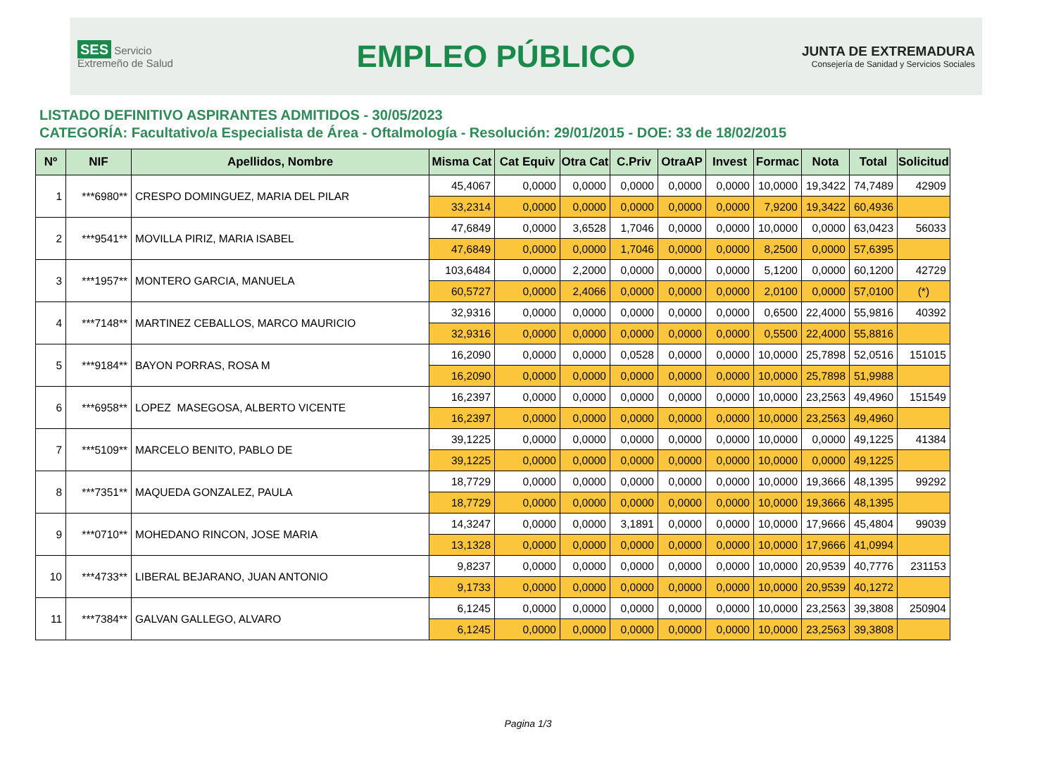SES Servicio Extremeño de Salud
EMPLEO PÚBLICO
JUNTA DE EXTREMADURA
Consejería de Sanidad y Servicios Sociales
LISTADO DEFINITIVO ASPIRANTES ADMITIDOS - 30/05/2023
CATEGORÍA: Facultativo/a Especialista de Área - Oftalmología - Resolución: 29/01/2015 - DOE: 33 de 18/02/2015
| Nº | NIF | Apellidos, Nombre | Misma Cat | Cat Equiv | Otra Cat | C.Priv | OtraAP | Invest | Formac | Nota | Total | Solicitud |
| --- | --- | --- | --- | --- | --- | --- | --- | --- | --- | --- | --- | --- |
| 1 | ***6980** | CRESPO DOMINGUEZ, MARIA DEL PILAR | 45,4067 | 0,0000 | 0,0000 | 0,0000 | 0,0000 | 0,0000 | 10,0000 | 19,3422 | 74,7489 | 42909 |
| | | | 33,2314 | 0,0000 | 0,0000 | 0,0000 | 0,0000 | 0,0000 | 7,9200 | 19,3422 | 60,4936 | |
| 2 | ***9541** | MOVILLA PIRIZ, MARIA ISABEL | 47,6849 | 0,0000 | 3,6528 | 1,7046 | 0,0000 | 0,0000 | 10,0000 | 0,0000 | 63,0423 | 56033 |
| | | | 47,6849 | 0,0000 | 0,0000 | 1,7046 | 0,0000 | 0,0000 | 8,2500 | 0,0000 | 57,6395 | |
| 3 | ***1957** | MONTERO GARCIA, MANUELA | 103,6484 | 0,0000 | 2,2000 | 0,0000 | 0,0000 | 0,0000 | 5,1200 | 0,0000 | 60,1200 | 42729 |
| | | | 60,5727 | 0,0000 | 2,4066 | 0,0000 | 0,0000 | 0,0000 | 2,0100 | 0,0000 | 57,0100 | (*) |
| 4 | ***7148** | MARTINEZ CEBALLOS, MARCO MAURICIO | 32,9316 | 0,0000 | 0,0000 | 0,0000 | 0,0000 | 0,0000 | 0,6500 | 22,4000 | 55,9816 | 40392 |
| | | | 32,9316 | 0,0000 | 0,0000 | 0,0000 | 0,0000 | 0,0000 | 0,5500 | 22,4000 | 55,8816 | |
| 5 | ***9184** | BAYON PORRAS, ROSA M | 16,2090 | 0,0000 | 0,0000 | 0,0528 | 0,0000 | 0,0000 | 10,0000 | 25,7898 | 52,0516 | 151015 |
| | | | 16,2090 | 0,0000 | 0,0000 | 0,0000 | 0,0000 | 0,0000 | 10,0000 | 25,7898 | 51,9988 | |
| 6 | ***6958** | LOPEZ MASEGOSA, ALBERTO VICENTE | 16,2397 | 0,0000 | 0,0000 | 0,0000 | 0,0000 | 0,0000 | 10,0000 | 23,2563 | 49,4960 | 151549 |
| | | | 16,2397 | 0,0000 | 0,0000 | 0,0000 | 0,0000 | 0,0000 | 10,0000 | 23,2563 | 49,4960 | |
| 7 | ***5109** | MARCELO BENITO, PABLO DE | 39,1225 | 0,0000 | 0,0000 | 0,0000 | 0,0000 | 0,0000 | 10,0000 | 0,0000 | 49,1225 | 41384 |
| | | | 39,1225 | 0,0000 | 0,0000 | 0,0000 | 0,0000 | 0,0000 | 10,0000 | 0,0000 | 49,1225 | |
| 8 | ***7351** | MAQUEDA GONZALEZ, PAULA | 18,7729 | 0,0000 | 0,0000 | 0,0000 | 0,0000 | 0,0000 | 10,0000 | 19,3666 | 48,1395 | 99292 |
| | | | 18,7729 | 0,0000 | 0,0000 | 0,0000 | 0,0000 | 0,0000 | 10,0000 | 19,3666 | 48,1395 | |
| 9 | ***0710** | MOHEDANO RINCON, JOSE MARIA | 14,3247 | 0,0000 | 0,0000 | 3,1891 | 0,0000 | 0,0000 | 10,0000 | 17,9666 | 45,4804 | 99039 |
| | | | 13,1328 | 0,0000 | 0,0000 | 0,0000 | 0,0000 | 0,0000 | 10,0000 | 17,9666 | 41,0994 | |
| 10 | ***4733** | LIBERAL BEJARANO, JUAN ANTONIO | 9,8237 | 0,0000 | 0,0000 | 0,0000 | 0,0000 | 0,0000 | 10,0000 | 20,9539 | 40,7776 | 231153 |
| | | | 9,1733 | 0,0000 | 0,0000 | 0,0000 | 0,0000 | 0,0000 | 10,0000 | 20,9539 | 40,1272 | |
| 11 | ***7384** | GALVAN GALLEGO, ALVARO | 6,1245 | 0,0000 | 0,0000 | 0,0000 | 0,0000 | 0,0000 | 10,0000 | 23,2563 | 39,3808 | 250904 |
| | | | 6,1245 | 0,0000 | 0,0000 | 0,0000 | 0,0000 | 0,0000 | 10,0000 | 23,2563 | 39,3808 | |
Pagina 1/3